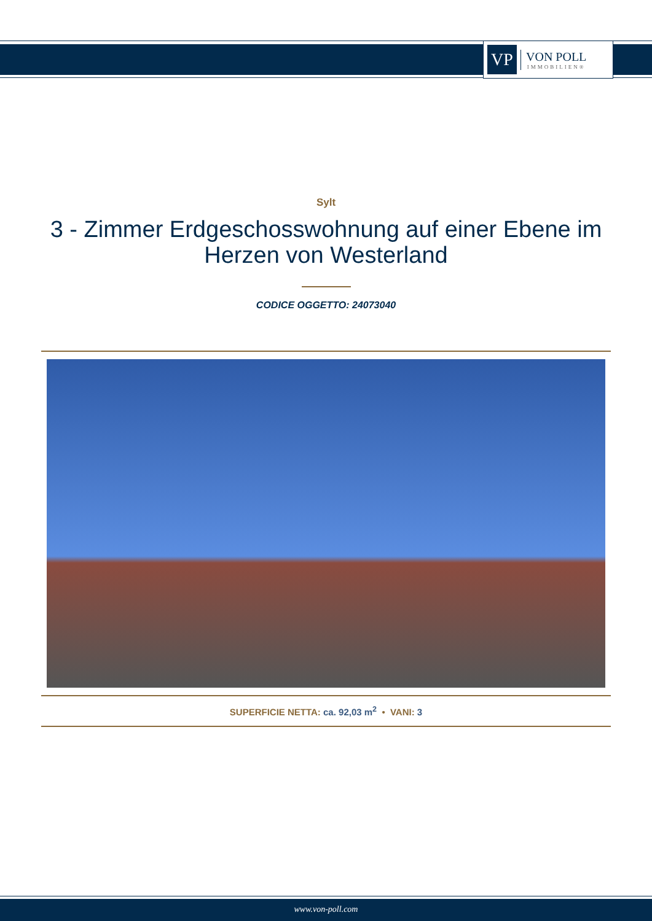VP
VON POLL
IMMOBILIEN®
Sylt
3 - Zimmer Erdgeschosswohnung auf einer Ebene im Herzen von Westerland
CODICE OGGETTO: 24073040
SUPERFICIE NETTA: ca. 92,03 m<sup>2</sup> • VANI: 3
www.von-poll.com